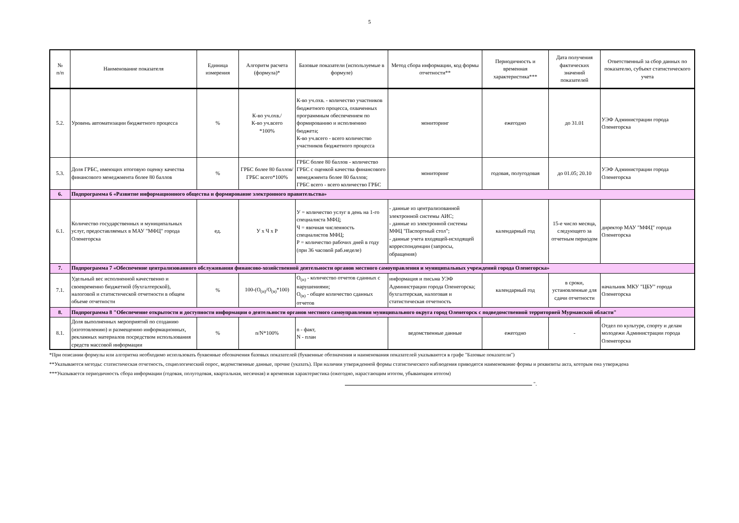5
| № п/п | Наименование показателя | Единица измерения | Алгоритм расчета (формула)* | Базовые показатели (используемые в формуле) | Метод сбора информации, код формы отчетности** | Периодичность и временная характеристика*** | Дата получения фактических значений показателей | Ответственный за сбор данных по показателю, субъект статистического учета |
| --- | --- | --- | --- | --- | --- | --- | --- | --- |
| 5.2. | Уровень автоматизации бюджетного процесса | % | К-во уч.охв./ К-во уч.всего *100% | К-во уч.охв. - количество участников бюджетного процесса, охваченных программным обеспечением по формированию и исполнению бюджета; К-во уч.всего - всего количество участников бюджетного процесса | мониторинг | ежегодно | до 31.01 | УЭФ Администрации города Оленегорска |
| 5.3. | Доля ГРБС, имеющих итоговую оценку качества финансового менеджмента более 80 баллов | % | ГРБС более 80 баллов/ГРБС всего*100% | ГРБС более 80 баллов - количество ГРБС с оценкой качества финансового менеджмента более 80 баллов; ГРБС всего - всего количество ГРБС | мониторинг | годовая, полугодовая | до 01.05; 20.10 | УЭФ Администрации города Оленегорска |
| 6. | Подпрограмма 6 «Развитие информационного общества и формирование электронного правительства» | | | | | | | |
| 6.1. | Количество государственных и муниципальных услуг, предоставляемых в МАУ "МФЦ" города Оленегорска | ед. | У х Ч х Р | У = количество услуг в день на 1-го специалиста МФЦ; Ч = явочная численность специалистов МФЦ; Р = количество рабочих дней в году (при 36 часовой раб.неделе) | - данные из централизованной электронной системы АИС; - данные из электронной системы МФЦ "Паспортный стол"; - данные учета входящей-исходящей корреспонденции (запросы, обращения) | календарный год | 15-е число месяца, следующего за отчетным периодом | директор МАУ "МФЦ" города Оленегорска |
| 7. | Подпрограмма 7 «Обеспечение централизованного обслуживания финансово-хозяйственной деятельности органов местного самоуправления и муниципальных учреждений города Оленегорска» | | | | | | | |
| 7.1. | Удельный вес исполненной качественно и своевременно бюджетной (бухгалтерской), налоговой и статистической отчетности в общем объеме отчетности | % | 100-(О<sub>(н)</sub>/О<sub>(в)</sub>*100) | О<sub>(н)</sub> - количество отчетов сданных с нарушениями; О<sub>(в)</sub> - общее количество сданных отчетов | информация и письма УЭФ Администрации города Оленегорска; бухгалтерская, налоговая и статистическая отчетность | календарный год | в сроки, установленные для сдачи отчетности | начальник МКУ "ЦБУ" города Оленегорска |
| 8. | Подпрограмма 8 "Обеспечение открытости и доступности информации о деятельности органов местного самоуправления муниципального округа город Оленегорск с подведомственной территорией Мурманской области" | | | | | | | |
| 8.1. | Доля выполненных мероприятий по созданию (изготовлению) и размещению информационных, рекламных материалов посредством использования средств массовой информации | % | n/N*100% | n - факт, N - план | ведомственные данные | ежегодно | - | Отдел по культуре, спорту и делам молодежи Администрации города Оленегорска |
*При описании формулы или алгоритма необходимо использовать буквенные обозначения базовых показателей (буквенные обозначения и наименования показателей указываются в графе "Базовые показатели")
**Указываются методы: статистическая отчетность, социологический опрос, ведомственные данные, прочие (указать). При наличии утвержденной формы статистического наблюдения приводятся наименование формы и реквизиты акта, которым она утверждена
***Указывается периодичность сбора информации (годовая, полугодовая, квартальная, месячная) и временная характеристика (ежегодно, нарастающим итогом, убывающим итогом)
".